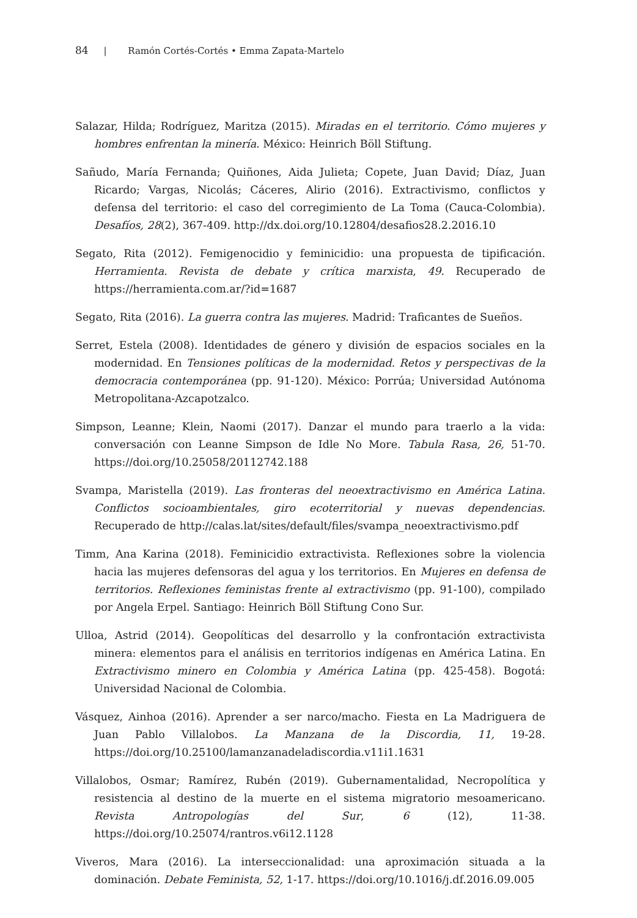84 | Ramón Cortés-Cortés • Emma Zapata-Martelo
Salazar, Hilda; Rodríguez, Maritza (2015). Miradas en el territorio. Cómo mujeres y hombres enfrentan la minería. México: Heinrich Böll Stiftung.
Sañudo, María Fernanda; Quiñones, Aida Julieta; Copete, Juan David; Díaz, Juan Ricardo; Vargas, Nicolás; Cáceres, Alirio (2016). Extractivismo, conflictos y defensa del territorio: el caso del corregimiento de La Toma (Cauca-Colombia). Desafíos, 28(2), 367-409. http://dx.doi.org/10.12804/desafios28.2.2016.10
Segato, Rita (2012). Femigenocidio y feminicidio: una propuesta de tipificación. Herramienta. Revista de debate y crítica marxista, 49. Recuperado de https://herramienta.com.ar/?id=1687
Segato, Rita (2016). La guerra contra las mujeres. Madrid: Traficantes de Sueños.
Serret, Estela (2008). Identidades de género y división de espacios sociales en la modernidad. En Tensiones políticas de la modernidad. Retos y perspectivas de la democracia contemporánea (pp. 91-120). México: Porrúa; Universidad Autónoma Metropolitana-Azcapotzalco.
Simpson, Leanne; Klein, Naomi (2017). Danzar el mundo para traerlo a la vida: conversación con Leanne Simpson de Idle No More. Tabula Rasa, 26, 51-70. https://doi.org/10.25058/20112742.188
Svampa, Maristella (2019). Las fronteras del neoextractivismo en América Latina. Conflictos socioambientales, giro ecoterritorial y nuevas dependencias. Recuperado de http://calas.lat/sites/default/files/svampa_neoextractivismo.pdf
Timm, Ana Karina (2018). Feminicidio extractivista. Reflexiones sobre la violencia hacia las mujeres defensoras del agua y los territorios. En Mujeres en defensa de territorios. Reflexiones feministas frente al extractivismo (pp. 91-100), compilado por Angela Erpel. Santiago: Heinrich Böll Stiftung Cono Sur.
Ulloa, Astrid (2014). Geopolíticas del desarrollo y la confrontación extractivista minera: elementos para el análisis en territorios indígenas en América Latina. En Extractivismo minero en Colombia y América Latina (pp. 425-458). Bogotá: Universidad Nacional de Colombia.
Vásquez, Ainhoa (2016). Aprender a ser narco/macho. Fiesta en La Madriguera de Juan Pablo Villalobos. La Manzana de la Discordia, 11, 19-28. https://doi.org/10.25100/lamanzanadeladiscordia.v11i1.1631
Villalobos, Osmar; Ramírez, Rubén (2019). Gubernamentalidad, Necropolítica y resistencia al destino de la muerte en el sistema migratorio mesoamericano. Revista Antropologías del Sur, 6 (12), 11-38. https://doi.org/10.25074/rantros.v6i12.1128
Viveros, Mara (2016). La interseccionalidad: una aproximación situada a la dominación. Debate Feminista, 52, 1-17. https://doi.org/10.1016/j.df.2016.09.005